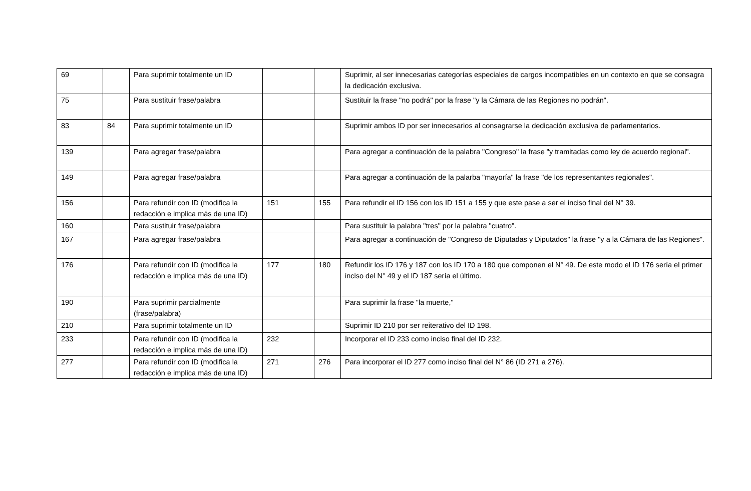| 69 | | Para suprimir totalmente un ID | | | Suprimir, al ser innecesarias categorías especiales de cargos incompatibles en un contexto en que se consagra la dedicación exclusiva. |
| 75 | | Para sustituir frase/palabra | | | Sustituir la frase "no podrá" por la frase "y la Cámara de las Regiones no podrán". |
| 83 | 84 | Para suprimir totalmente un ID | | | Suprimir ambos ID por ser innecesarios al consagrarse la dedicación exclusiva de parlamentarios. |
| 139 | | Para agregar frase/palabra | | | Para agregar a continuación de la palabra "Congreso" la frase "y tramitadas como ley de acuerdo regional". |
| 149 | | Para agregar frase/palabra | | | Para agregar a continuación de la palarba "mayoría" la frase "de los representantes regionales". |
| 156 | | Para refundir con ID (modifica la redacción e implica más de una ID) | 151 | 155 | Para refundir el ID 156 con los ID 151 a 155 y que este pase a ser el inciso final del N° 39. |
| 160 | | Para sustituir frase/palabra | | | Para sustituir la palabra "tres" por la palabra "cuatro". |
| 167 | | Para agregar frase/palabra | | | Para agregar a continuación de "Congreso de Diputadas y Diputados" la frase "y a la Cámara de las Regiones". |
| 176 | | Para refundir con ID (modifica la redacción e implica más de una ID) | 177 | 180 | Refundir los ID 176 y 187 con los ID 170 a 180 que componen el N° 49. De este modo el ID 176 sería el primer inciso del N° 49 y el ID 187 sería el último. |
| 190 | | Para suprimir parcialmente (frase/palabra) | | | Para suprimir la frase "la muerte," |
| 210 | | Para suprimir totalmente un ID | | | Suprimir ID 210 por ser reiterativo del ID 198. |
| 233 | | Para refundir con ID (modifica la redacción e implica más de una ID) | 232 | | Incorporar el ID 233 como inciso final del ID 232. |
| 277 | | Para refundir con ID (modifica la redacción e implica más de una ID) | 271 | 276 | Para incorporar el ID 277 como inciso final del N° 86 (ID 271 a 276). |